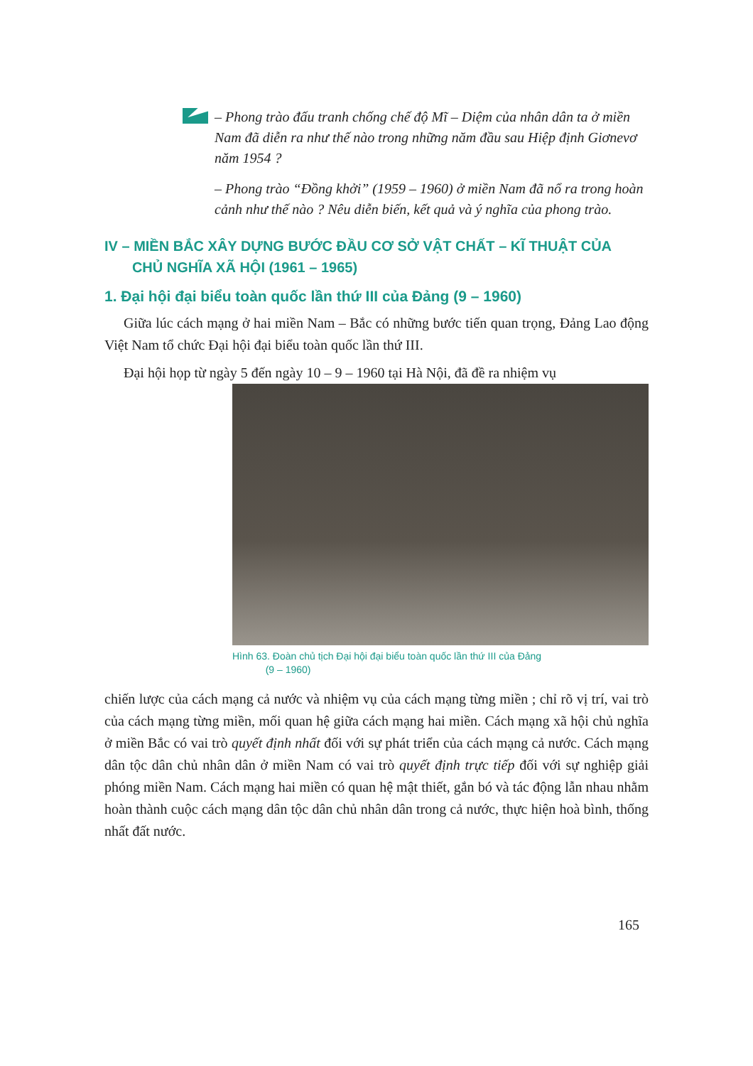– Phong trào đấu tranh chống chế độ Mĩ – Diệm của nhân dân ta ở miền Nam đã diễn ra như thế nào trong những năm đầu sau Hiệp định Giơnevơ năm 1954 ?
– Phong trào “Đồng khởi” (1959 – 1960) ở miền Nam đã nổ ra trong hoàn cảnh như thế nào ? Nêu diễn biến, kết quả và ý nghĩa của phong trào.
IV – MIỀN BẮC XÂY DỰNG BƯỚC ĐẦU CƠ SỞ VẬT CHẤT – KĨ THUẬT CỦA
CHỦ NGHĨA XÃ HỘI (1961 – 1965)
1. Đại hội đại biểu toàn quốc lần thứ III của Đảng (9 – 1960)
Giữa lúc cách mạng ở hai miền Nam – Bắc có những bước tiến quan trọng, Đảng Lao động Việt Nam tổ chức Đại hội đại biểu toàn quốc lần thứ III.
Đại hội họp từ ngày 5 đến ngày 10 – 9 – 1960 tại Hà Nội, đã đề ra nhiệm vụ
Hình 63. Đoàn chủ tịch Đại hội đại biểu toàn quốc lần thứ III của Đảng
(9 – 1960)
chiến lược của cách mạng cả nước và nhiệm vụ của cách mạng từng miền ; chỉ rõ vị trí, vai trò của cách mạng từng miền, mối quan hệ giữa cách mạng hai miền. Cách mạng xã hội chủ nghĩa ở miền Bắc có vai trò quyết định nhất đối với sự phát triển của cách mạng cả nước. Cách mạng dân tộc dân chủ nhân dân ở miền Nam có vai trò quyết định trực tiếp đối với sự nghiệp giải phóng miền Nam. Cách mạng hai miền có quan hệ mật thiết, gắn bó và tác động lẫn nhau nhằm hoàn thành cuộc cách mạng dân tộc dân chủ nhân dân trong cả nước, thực hiện hoà bình, thống nhất đất nước.
165